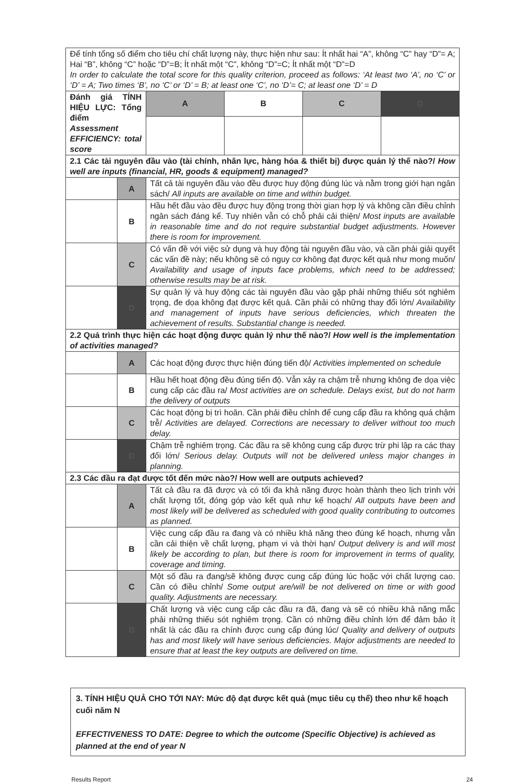| Để tính tổng số điểm cho tiêu chí chất lượng này, thực hiện như sau: Ít nhất hai “A”, không “C” hay “D”= A; Hai “B”, không “C” hoặc “D”=B; Ít nhất một “C”, không “D”=C; Ít nhất một “D”=D In order to calculate the total score for this quality criterion, proceed as follows: ‘At least two ‘A’, no ‘C’ or ‘D’ = A; Two times ‘B’, no ‘C’ or ‘D’ = B; at least one ‘C’, no ‘D’= C; at least one ‘D’ = D | | | | | |
| Đánh giá TÍNH HIỆU LỰC: Tổng điểm Assessment EFFICIENCY: total score | | A | B | C | D |
| 2.1 Các tài nguyên đầu vào (tài chính, nhân lực, hàng hóa & thiết bị) được quản lý thế nào?/ How well are inputs (financial, HR, goods & equipment) managed? | | | | | |
| | A | Tất cả tài nguyên đầu vào đều được huy động đúng lúc và nằm trong giới hạn ngân sách/ All inputs are available on time and within budget. | | | |
| | B | Hầu hết đầu vào đều được huy động trong thời gian hợp lý và không cần điều chỉnh ngân sách đáng kể. Tuy nhiên vẫn có chỗ phải cải thiện/ Most inputs are available in reasonable time and do not require substantial budget adjustments. However there is room for improvement. | | | |
| | C | Có vấn đề với việc sử dụng và huy động tài nguyên đầu vào, và cần phải giải quyết các vấn đề này; nếu không sẽ có nguy cơ không đạt được kết quả như mong muốn/ Availability and usage of inputs face problems, which need to be addressed; otherwise results may be at risk. | | | |
| | D | Sự quản lý và huy động các tài nguyên đầu vào gặp phải những thiếu sót nghiêm trọng, đe dọa không đạt được kết quả. Cần phải có những thay đổi lớn/ Availability and management of inputs have serious deficiencies, which threaten the achievement of results. Substantial change is needed. | | | |
| 2.2 Quá trình thực hiện các hoạt động được quản lý như thế nào?/ How well is the implementation of activities managed? | | | | | |
| | A | Các hoạt động được thực hiện đúng tiến độ/ Activities implemented on schedule | | | |
| | B | Hầu hết hoạt động đều đúng tiến độ. Vẫn xảy ra chậm trễ nhưng không đe dọa việc cung cấp các đầu ra/ Most activities are on schedule. Delays exist, but do not harm the delivery of outputs | | | |
| | C | Các hoạt động bị trì hoãn. Cần phải điều chỉnh để cung cấp đầu ra không quá chậm trễ/ Activities are delayed. Corrections are necessary to deliver without too much delay. | | | |
| | D | Chậm trễ nghiêm trọng. Các đầu ra sẽ không cung cấp được trừ phi lập ra các thay đổi lớn/ Serious delay. Outputs will not be delivered unless major changes in planning. | | | |
| 2.3 Các đầu ra đạt được tốt đến mức nào?/ How well are outputs achieved? | | | | | |
| | A | Tất cả đầu ra đã được và có tối đa khả năng được hoàn thành theo lịch trình với chất lượng tốt, đóng góp vào kết quả như kế hoạch/ All outputs have been and most likely will be delivered as scheduled with good quality contributing to outcomes as planned. | | | |
| | B | Việc cung cấp đầu ra đang và có nhiều khả năng theo đúng kế hoạch, nhưng vẫn cần cải thiện về chất lượng, phạm vi và thời hạn/ Output delivery is and will most likely be according to plan, but there is room for improvement in terms of quality, coverage and timing. | | | |
| | C | Một số đầu ra đang/sẽ không được cung cấp đúng lúc hoặc với chất lượng cao. Cần có điều chỉnh/ Some output are/will be not delivered on time or with good quality. Adjustments are necessary. | | | |
| | D | Chất lượng và việc cung cấp các đầu ra đã, đang và sẽ có nhiều khả năng mắc phải những thiếu sót nghiêm trọng. Cần có những điều chỉnh lớn để đảm bảo ít nhất là các đầu ra chính được cung cấp đúng lúc/ Quality and delivery of outputs has and most likely will have serious deficiencies. Major adjustments are needed to ensure that at least the key outputs are delivered on time. | | | |
3. TÍNH HIỆU QUẢ CHO TỚI NAY: Mức độ đạt được kết quả (mục tiêu cụ thể) theo như kế hoạch cuối năm N
EFFECTIVENESS TO DATE: Degree to which the outcome (Specific Objective) is achieved as planned at the end of year N
Results Report 24